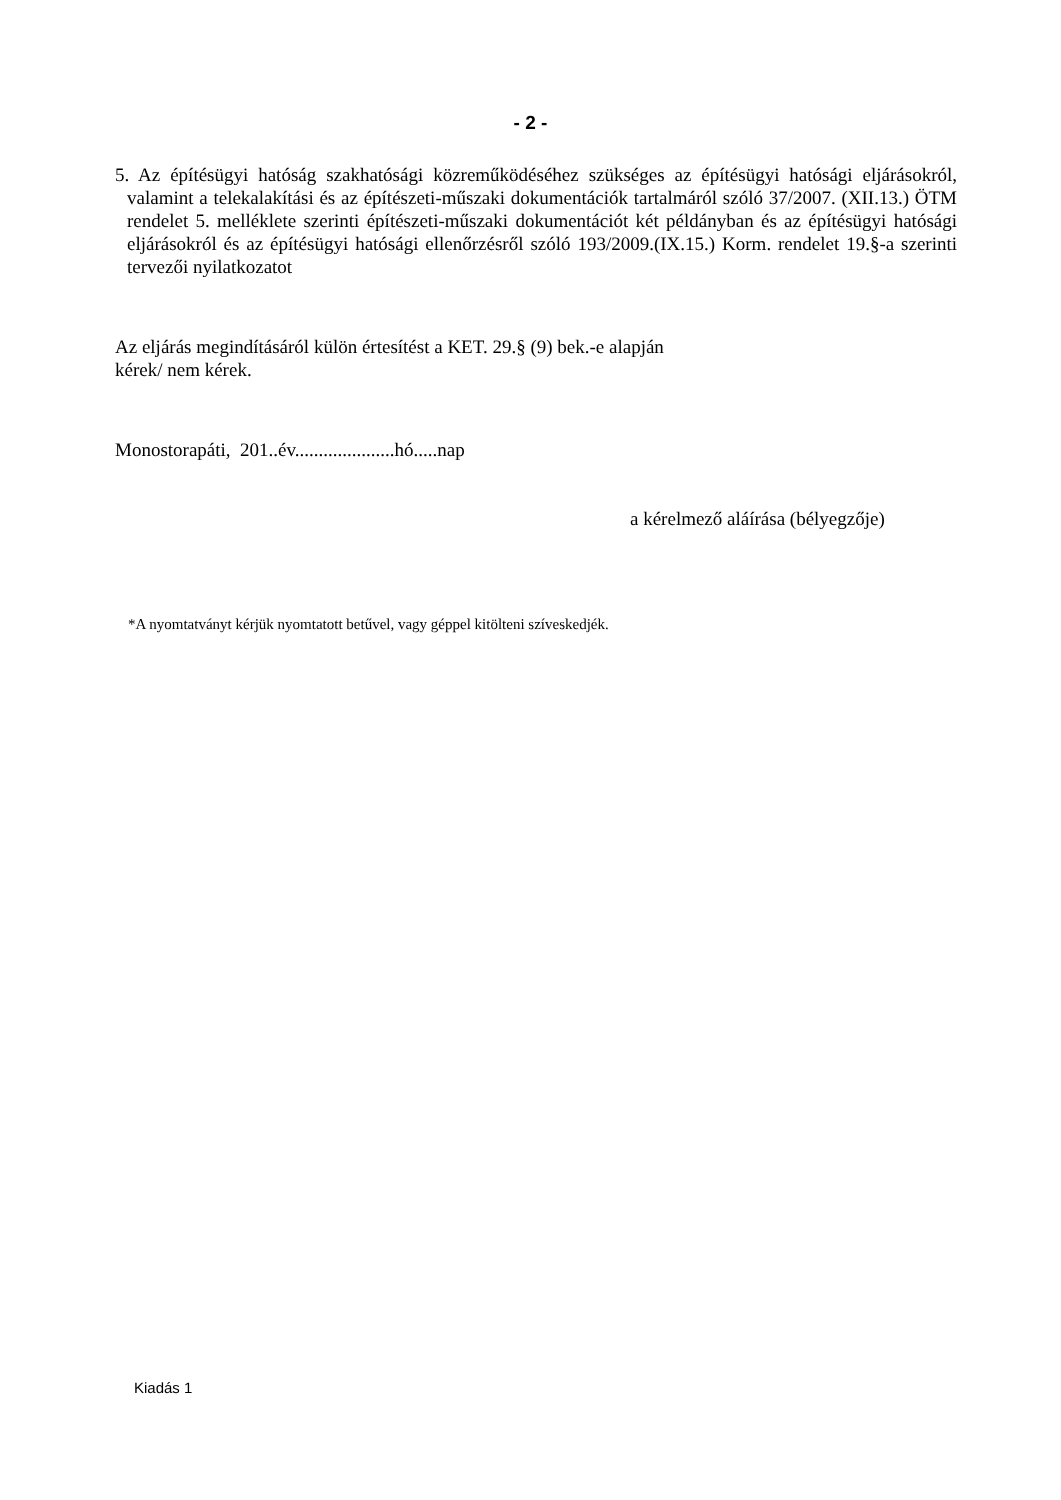- 2 -
5. Az építésügyi hatóság szakhatósági közreműködéséhez szükséges az építésügyi hatósági eljárásokról, valamint a telekalakítási és az építészeti-műszaki dokumentációk tartalmáról szóló 37/2007. (XII.13.) ÖTM rendelet 5. melléklete szerinti építészeti-műszaki dokumentációt két példányban és az építésügyi hatósági eljárásokról és az építésügyi hatósági ellenőrzésről szóló 193/2009.(IX.15.) Korm. rendelet 19.§-a szerinti tervezői nyilatkozatot
Az eljárás megindításáról külön értesítést a KET. 29.§ (9) bek.-e alapján
kérek/ nem kérek.
Monostorapáti, 201..év.....................hó.....nap
a kérelmező aláírása (bélyegzője)
*A nyomtatványt kérjük nyomtatott betűvel, vagy géppel kitölteni szíveskedjék.
Kiadás 1